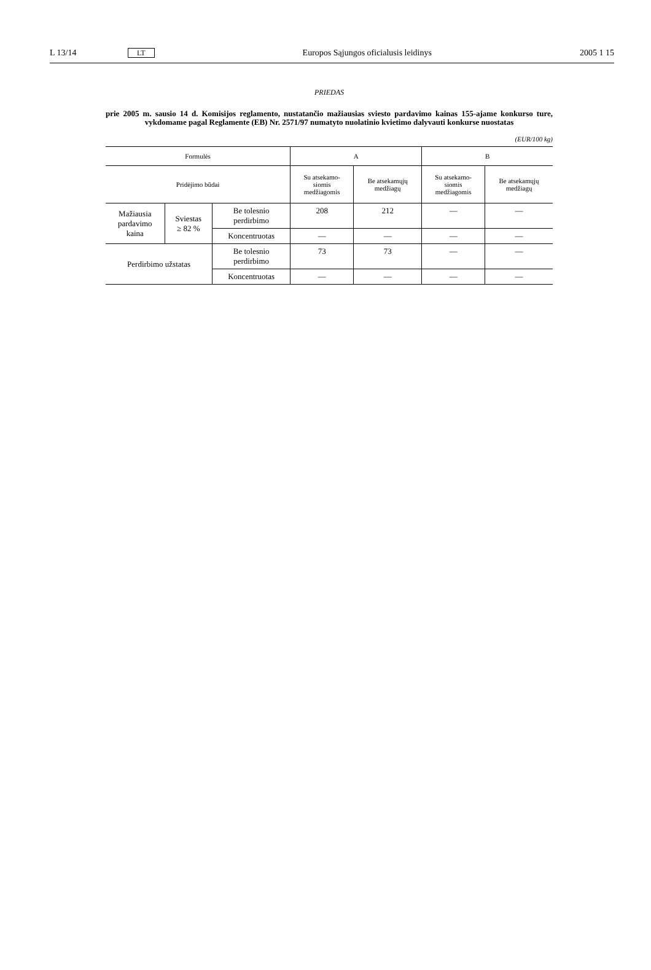L 13/14 LT Europos Sąjungos oficialusis leidinys 2005 1 15
PRIEDAS
prie 2005 m. sausio 14 d. Komisijos reglamento, nustatančio mažiausias sviesto pardavimo kainas 155-ajame konkurso ture, vykdomame pagal Reglamente (EB) Nr. 2571/97 numatyto nuolatinio kvietimo dalyvauti konkurse nuostatas
(EUR/100 kg)
| Formulės | | | A | | B | |
| --- | --- | --- | --- | --- | --- | --- |
| Pridėjimo būdai | | | Su atsekamo- siomis medžiagomis | Be atsekamųjų medžiagų | Su atsekamo- siomis medžiagomis | Be atsekamųjų medžiagų |
| Mažiausia pardavimo kaina | Sviestas ≥ 82 % | Be tolesnio perdirbimo | 208 | 212 | — | — |
| | | Koncentruotas | — | — | — | — |
| Perdirbimo užstatas | | Be tolesnio perdirbimo | 73 | 73 | — | — |
| | | Koncentruotas | — | — | — | — |